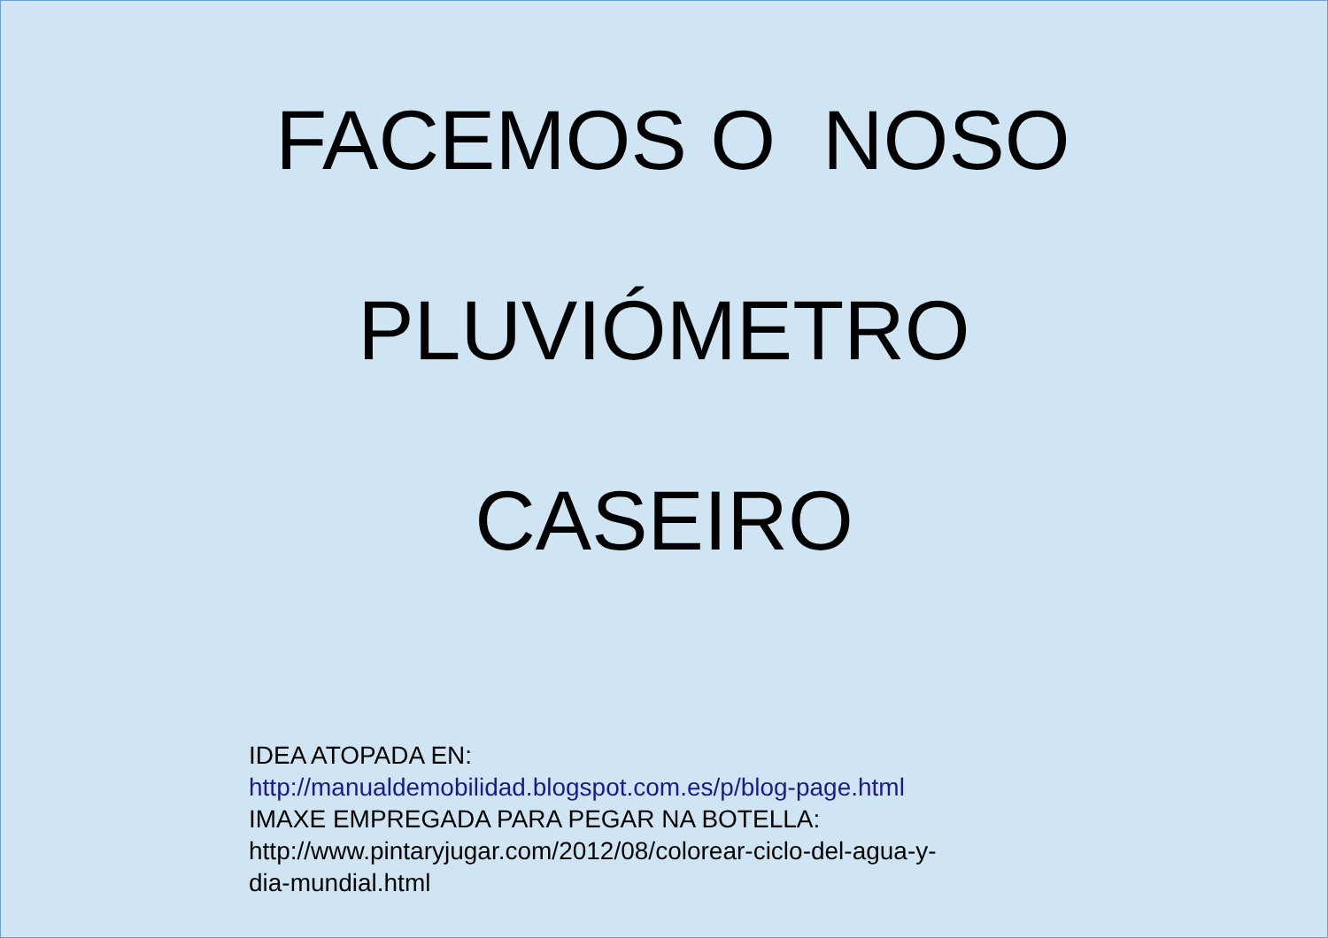FACEMOS O NOSO
PLUVIÓMETRO
CASEIRO
IDEA ATOPADA EN:
http://manualdemobilidad.blogspot.com.es/p/blog-page.html
IMAXE EMPREGADA PARA PEGAR NA BOTELLA:
http://www.pintaryjugar.com/2012/08/colorear-ciclo-del-agua-y-
dia-mundial.html